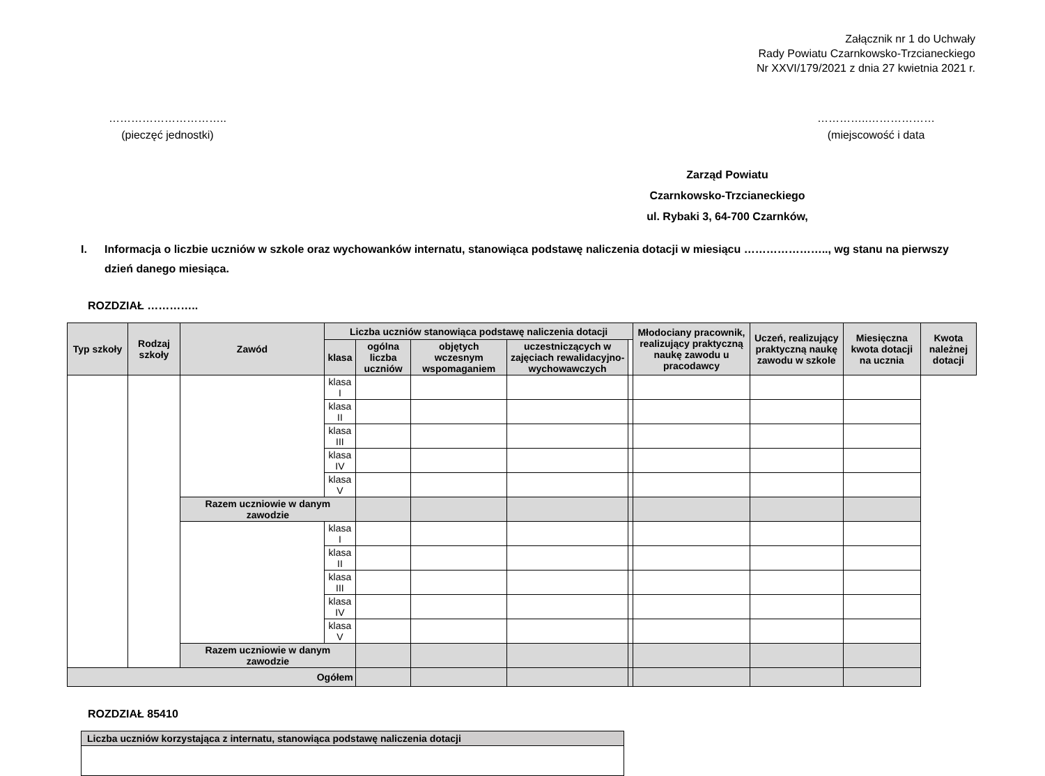Załącznik nr 1 do Uchwały
Rady Powiatu Czarnkowsko-Trzcianeckiego
Nr XXVI/179/2021 z dnia 27 kwietnia 2021 r.
…………………………..
(pieczęć jednostki)
…………..………………
(miejscowość i data
Zarząd Powiatu
Czarnkowsko-Trzcianeckiego
ul. Rybaki 3, 64-700 Czarnków,
I. Informacja o liczbie uczniów w szkole oraz wychowanków internatu, stanowiąca podstawę naliczenia dotacji w miesiącu ………………….., wg stanu na pierwszy dzień danego miesiąca.
ROZDZIAŁ …………..
| Typ szkoły | Rodzaj szkoły | Zawód | Liczba uczniów stanowiąca podstawę naliczenia dotacji | | | | | Młodociany pracownik, realizujący praktyczną naukę zawodu u pracodawcy | Uczeń, realizujący praktyczną naukę zawodu w szkole | Miesięczna kwota dotacji na ucznia | Kwota należnej dotacji |
| --- | --- | --- | --- | --- | --- | --- | --- | --- | --- | --- | --- |
| | | | | klasa | ogólna liczba uczniów | objętych wczesnym wspomaganiem | uczestniczących w zajęciach rewalidacyjno-wychowawczych | | | | |
| | | | klasa I | | | | | | | | |
| | | | klasa II | | | | | | | | |
| | | | klasa III | | | | | | | | |
| | | | klasa IV | | | | | | | | |
| | | | klasa V | | | | | | | | |
| | | Razem uczniowie w danym zawodzie | | | | | | | | | |
| | | | klasa I | | | | | | | | |
| | | | klasa II | | | | | | | | |
| | | | klasa III | | | | | | | | |
| | | | klasa IV | | | | | | | | |
| | | | klasa V | | | | | | | | |
| | | Razem uczniowie w danym zawodzie | | | | | | | | | |
| Ogółem | | | | | | | | | | | |
ROZDZIAŁ 85410
| Liczba uczniów korzystająca z internatu, stanowiąca podstawę naliczenia dotacji |